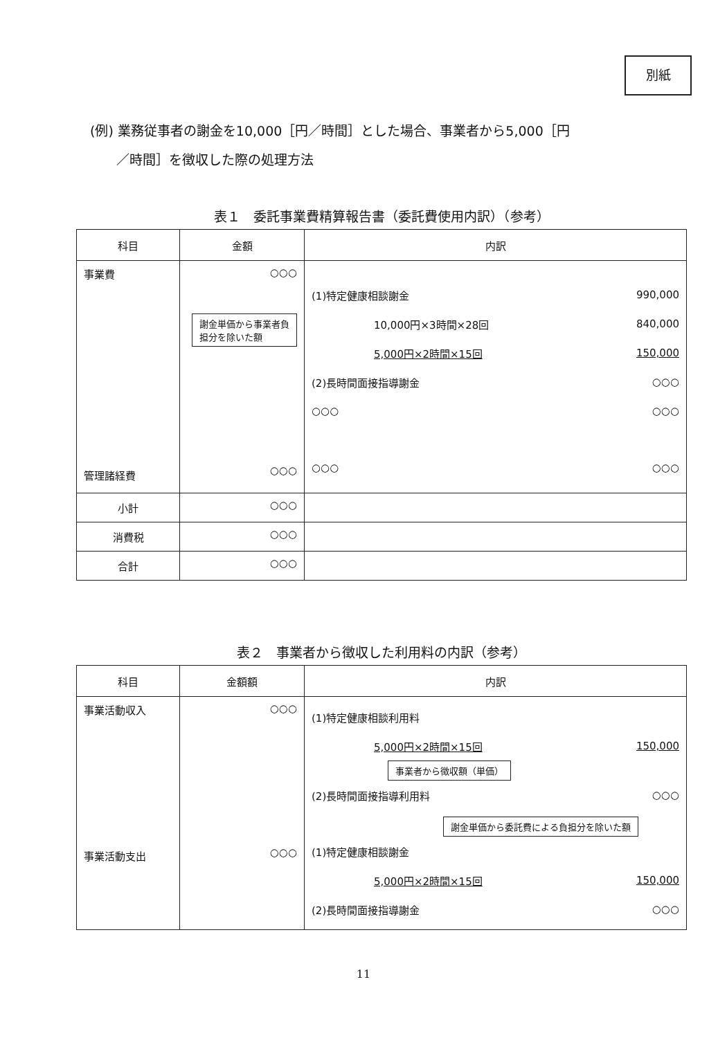別紙
(例) 業務従事者の謝金を10,000［円／時間］とした場合、事業者から5,000［円
／時間］を徴収した際の処理方法
表１　委託事業費精算報告書（委託費使用内訳）（参考）
| 科目 | 金額 | 内訳 |
| --- | --- | --- |
| 事業費 管理諸経費 | ○○○ 謝金単価から事業者負 担分を除いた額 ○○○ | (1)特定健康相談謝金 990,000 10,000円×3時間×28回 840,000 5,000円×2時間×15回 150,000 (2)長時間面接指導謝金 ○○○ ○○○ ○○○ ○○○ ○○○ |
| 小計 | ○○○ | |
| 消費税 | ○○○ | |
| 合計 | ○○○ | |
表２　事業者から徴収した利用料の内訳（参考）
| 科目 | 金額額 | 内訳 |
| --- | --- | --- |
| 事業活動収入 事業活動支出 | ○○○ ○○○ | (1)特定健康相談利用料 5,000円×2時間×15回 150,000 事業者から徴収額（単価） (2)長時間面接指導利用料 ○○○ 謝金単価から委託費による負担分を除いた額 (1)特定健康相談謝金 5,000円×2時間×15回 150,000 (2)長時間面接指導謝金 ○○○ |
11